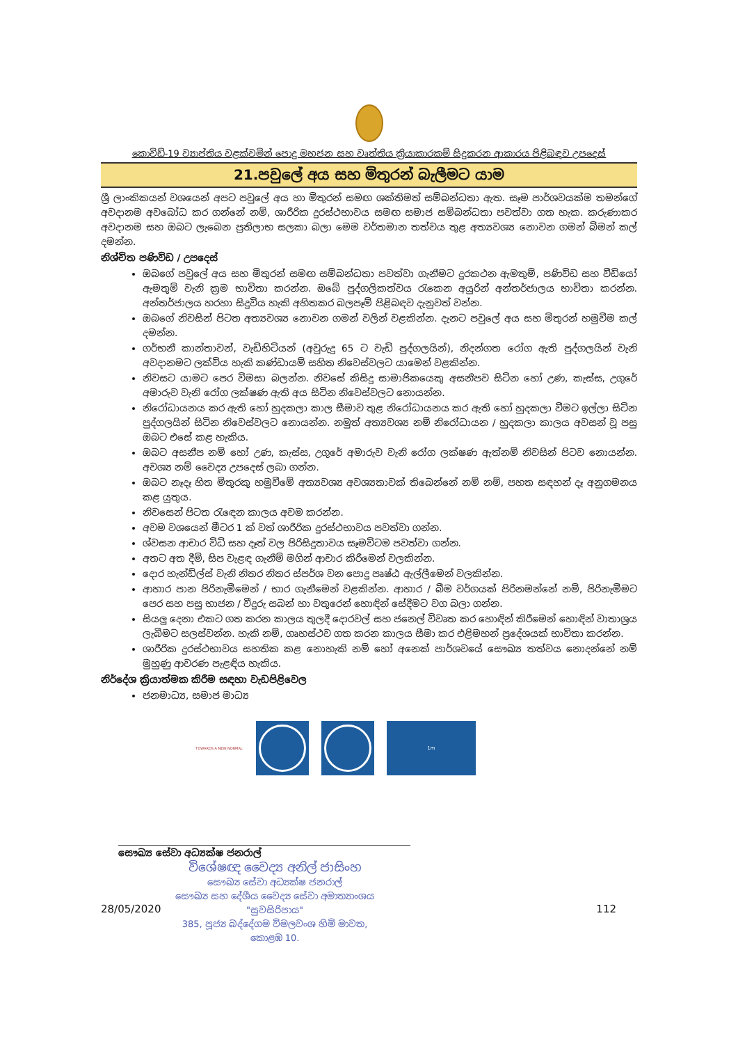කොවිඩ්-19 ව්‍යාප්තිය වළක්වමින් පොදු මහජන සහ වෘත්තිය ක්‍රියාකාරකම් සිදුකරන ආකාරය පිළිබඳව උපදෙස්
21.පවුලේ අය සහ මිතුරන් බැලීමට යාම
ශ්‍රී ලාංකිකයන් වශයෙන් අපට පවුලේ අය හා මිතුරන් සමඟ ශක්තිමත් සම්බන්ධතා ඇත. සෑම පාර්ශවයක්ම තමන්ගේ අවදානම අවබෝධ කර ගන්නේ නම්, ශාරීරික දුරස්ථභාවය සමඟ සමාජ සම්බන්ධතා පවත්වා ගත හැක. කරුණාකර අවදානම සහ ඔබට ලැබෙන ප්‍රතිලාභ සලකා බලා මෙම වර්තමාන තත්වය තුළ අත්‍යවශ්‍ය නොවන ගමන් බිමන් කල් දමන්න.
නිශ්චිත පණිවිඩ / උපදෙස්
ඔබගේ පවුලේ අය සහ මිතුරන් සමඟ සම්බන්ධතා පවත්වා ගැනීමට දුරකථන ඇමතුම්, පණිවිඩ සහ වීඩියෝ ඇමතුම් වැනි ක්‍රම භාවිතා කරන්න. ඔබේ පුද්ගලිකත්වය රැකෙන අයුරින් අන්තර්ජාලය භාවිතා කරන්න. අන්තර්ජාලය හරහා සිදුවිය හැකි අහිතකර බලපෑම් පිළිබඳව දැනුවත් වන්න.
ඔබගේ නිවසින් පිටත අත්‍යවශ්‍ය නොවන ගමන් වලින් වළකින්න. දැනට පවුලේ අය සහ මිතුරන් හමුවීම කල් දමන්න.
ගර්භනී කාන්තාවන්, වැඩිහිටියන් (අවුරුදු 65 ට වැඩි පුද්ගලයින්), නිදන්ගත රෝග ඇති පුද්ගලයින් වැනි අවදානමට ලක්විය හැකි කණ්ඩායම් සහිත නිවෙස්වලට යාමෙන් වළකින්න.
නිවසට යාමට පෙර විමසා බලන්න. නිවසේ කිසිදු සාමාජිකයෙකු අසනීපව සිටින හෝ උණ, කැස්ස, උගුරේ අමාරුව වැනි රෝග ලක්ෂණ ඇති අය සිටින නිවෙස්වලට නොයන්න.
නිරෝධායනය කර ඇති හෝ හුදකලා කාල සීමාව තුළ නිරෝධායනය කර ඇති හෝ හුදකලා වීමට ඉල්ලා සිටින පුද්ගලයින් සිටින නිවෙස්වලට නොයන්න. නමුත් අත්‍යවශ්‍ය නම් නිරෝධායන / හුදකලා කාලය අවසන් වූ පසු ඔබට එසේ කළ හැකිය.
ඔබට අසනීප නම් හෝ උණ, කැස්ස, උගුරේ අමාරුව වැනි රෝග ලක්ෂණ ඇත්නම් නිවසින් පිටව නොයන්න. අවශ්‍ය නම් වෛද්‍ය උපදෙස් ලබා ගන්න.
ඔබට නෑදෑ හිත මිතුරකු හමුවීමේ අත්‍යවශ්‍ය අවශ්‍යතාවක් තිබෙන්නේ නම් නම්, පහත සඳහන් දෑ අනුගමනය කළ යුතුය.
නිවසෙන් පිටත රැඳෙන කාලය අවම කරන්න.
අවම වශයෙන් මීටර 1 ක් වත් ශාරීරික දුරස්ථභාවය පවත්වා ගන්න.
ශ්වසන ආචාර විධි සහ දෑත් වල පිරිසිදුතාවය සෑමවිටම පවත්වා ගන්න.
අතට අත දීම්, සිප වැළඳ ගැනීම් මගින් ආචාර කිරීමෙන් වලකින්න.
දොර හැන්ඩ්ල්ස් වැනි නිතර නිතර ස්පර්ශ වන පොදු පෘෂ්ඨ ඇල්ලීමෙන් වලකින්න.
ආහාර පාන පිරිනැමීමෙන් / භාර ගැනීමෙන් වළකින්න. ආහාර / බීම වර්ගයක් පිරිනමන්නේ නම්, පිරිනැමීමට පෙර සහ පසු භාජන / වීදුරු සබන් හා වතුරෙන් හොඳින් සේදීමට වග බලා ගන්න.
සියලු දෙනා එකට ගත කරන කාලය තුලදී දොරවල් සහ ජනෙල් විවෘත කර හොඳින් කිරීමෙන් හොඳින් වාතාශ්‍රය ලැබීමට සලස්වන්න. හැකි නම්, ගෘහස්ථව ගත කරන කාලය සීමා කර එළිමහන් ප්‍රදේශයක් භාවිතා කරන්න.
ශාරීරික දුරස්ථභාවය සහතික කළ නොහැකි නම් හෝ අනෙක් පාර්ශවයේ සෞඛ්‍ය තත්වය නොදන්නේ නම් මුහුණු ආවරණ පැළඳිය හැකිය.
නිර්දේශ ක්‍රියාත්මක කිරීම සඳහා වැඩපිළිවෙල
ජනමාධ්‍ය, සමාජ මාධ්‍ය
TOWARDS A NEW NORMAL
1m
සෞඛ්‍ය සේවා අධ්‍යක්ෂ ජනරාල්
විශේෂඥ වෛද්‍ය අනිල් ජාසිංහ
සෞඛ්‍ය සේවා අධ්‍යක්ෂ ජනරාල්
සෞඛ්‍ය සහ දේශීය වෛද්‍ය සේවා අමාත්‍යාංශය
"සුවසිරිපාය"
385, පූජ්‍ය බද්දේගම විමලවංශ හිමි මාවත,
කොළඹ 10.
28/05/2020 112